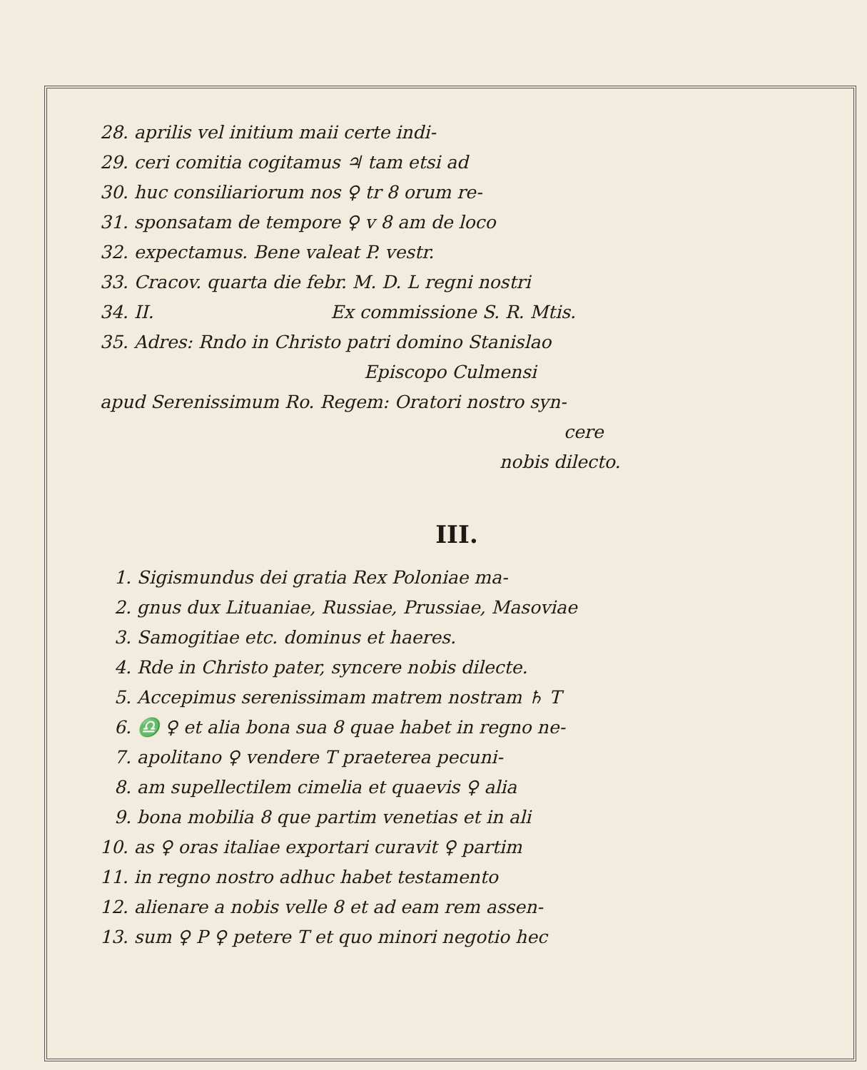28. aprilis vel initium maii certe indi-
29. ceri comitia cogitamus ♃ tam etsi ad
30. huc consiliariorum nos ♀ tr 8 orum re-
31. sponsatam de tempore ♀ v 8 am de loco
32. expectamus. Bene valeat P. vestr.
33. Cracov. quarta die febr. M. D. L regni nostri
34. II. Ex commissione S. R. Mtis.
35. Adres: Rndo in Christo patri domino Stanislao
Episcopo Culmensi
apud Serenissimum Ro. Regem: Oratori nostro syn-
cere
nobis dilecto.
III.
1. Sigismundus dei gratia Rex Poloniae ma-
2. gnus dux Lituaniae, Russiae, Prussiae, Masoviae
3. Samogitiae etc. dominus et haeres.
4. Rde in Christo pater, syncere nobis dilecte.
5. Accepimus serenissimam matrem nostram ♄ T
6. ♎ ♀ et alia bona sua 8 quae habet in regno ne-
7. apolitano ♀ vendere T praeterea pecuni-
8. am supellectilem cimelia et quaevis ♀ alia
9. bona mobilia 8 que partim venetias et in ali
10. as ♀ oras italiae exportari curavit ♀ partim
11. in regno nostro adhuc habet testamento
12. alienare a nobis velle 8 et ad eam rem assen-
13. sum ♀ P ♀ petere T et quo minori negotio hec